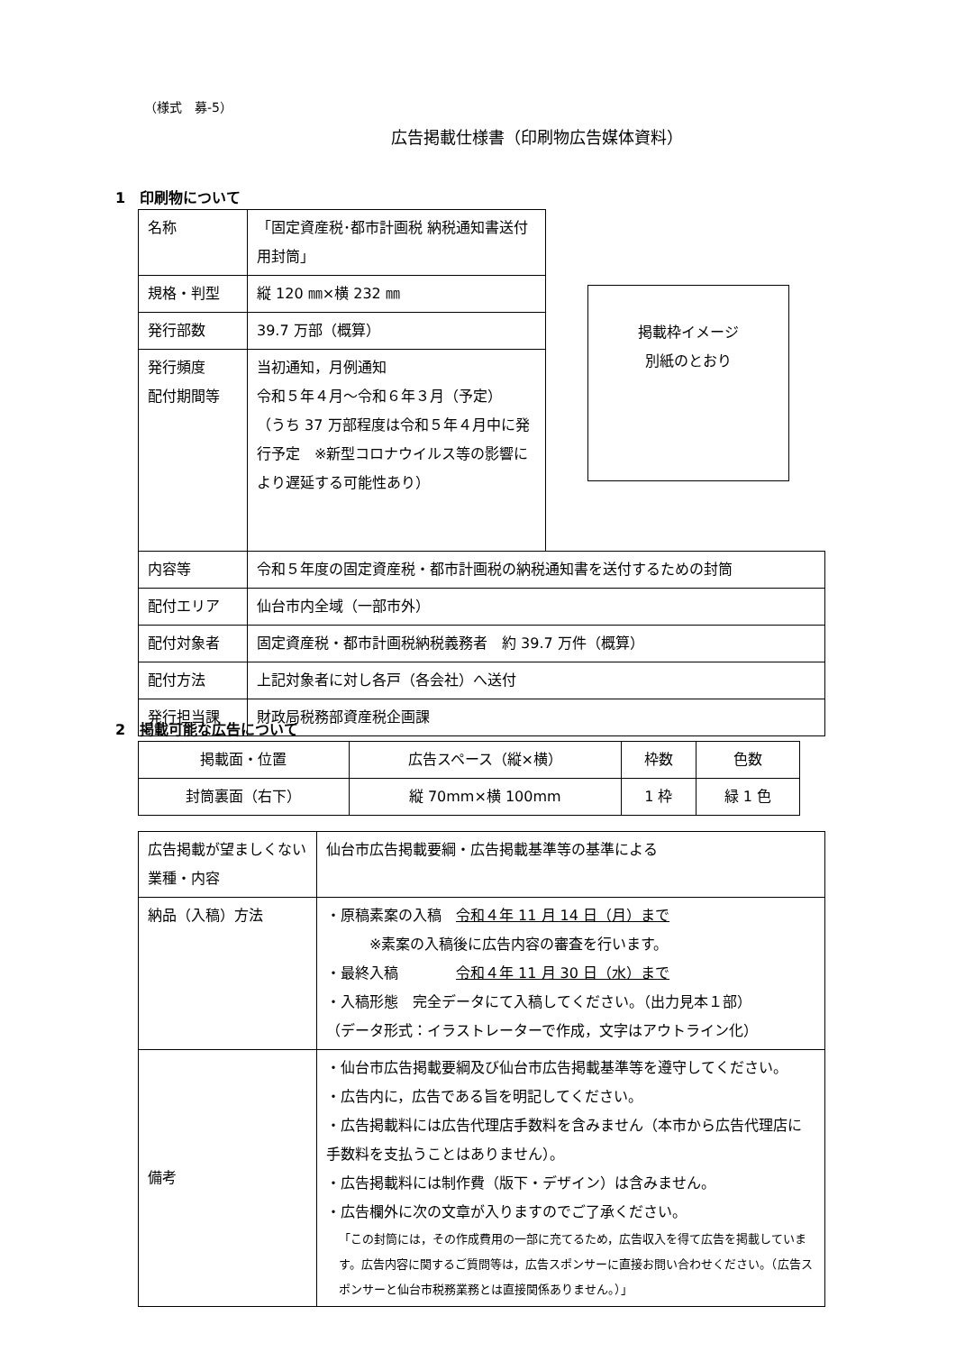（様式　募-5）
広告掲載仕様書（印刷物広告媒体資料）
1　印刷物について
| 名称 | 「固定資産税･都市計画税 納税通知書送付用封筒」 | |
| 規格・判型 | 縦 120 ㎜×横 232 ㎜ | |
| 発行部数 | 39.7 万部（概算） | |
| 発行頻度 配付期間等 | 当初通知，月例通知 令和５年４月～令和６年３月（予定） （うち 37 万部程度は令和５年４月中に発行予定 ※新型コロナウイルス等の影響により遅延する可能性あり） | |
| 内容等 | 令和５年度の固定資産税・都市計画税の納税通知書を送付するための封筒 | |
| 配付エリア | 仙台市内全域（一部市外） | |
| 配付対象者 | 固定資産税・都市計画税納税義務者 約 39.7 万件（概算） | |
| 配付方法 | 上記対象者に対し各戸（各会社）へ送付 | |
| 発行担当課 | 財政局税務部資産税企画課 | |
掲載枠イメージ
別紙のとおり
2　掲載可能な広告について
| 掲載面・位置 | 広告スペース（縦×横） | 枠数 | 色数 |
| --- | --- | --- | --- |
| 封筒裏面（右下） | 縦 70mm×横 100mm | 1 枠 | 緑 1 色 |
| 広告掲載が望ましくない業種・内容 | 仙台市広告掲載要綱・広告掲載基準等の基準による |
| 納品（入稿）方法 | ・原稿素案の入稿 令和４年 11 月 14 日（月）まで ※素案の入稿後に広告内容の審査を行います。 ・最終入稿 令和４年 11 月 30 日（水）まで ・入稿形態 完全データにて入稿してください。（出力見本１部） （データ形式：イラストレーターで作成，文字はアウトライン化） |
| 備考 | ・仙台市広告掲載要綱及び仙台市広告掲載基準等を遵守してください。 ・広告内に，広告である旨を明記してください。 ・広告掲載料には広告代理店手数料を含みません（本市から広告代理店に手数料を支払うことはありません）。 ・広告掲載料には制作費（版下・デザイン）は含みません。 ・広告欄外に次の文章が入りますのでご了承ください。 「この封筒には，その作成費用の一部に充てるため，広告収入を得て広告を掲載しています。広告内容に関するご質問等は，広告スポンサーに直接お問い合わせください。（広告スポンサーと仙台市税務業務とは直接関係ありません。）」 |